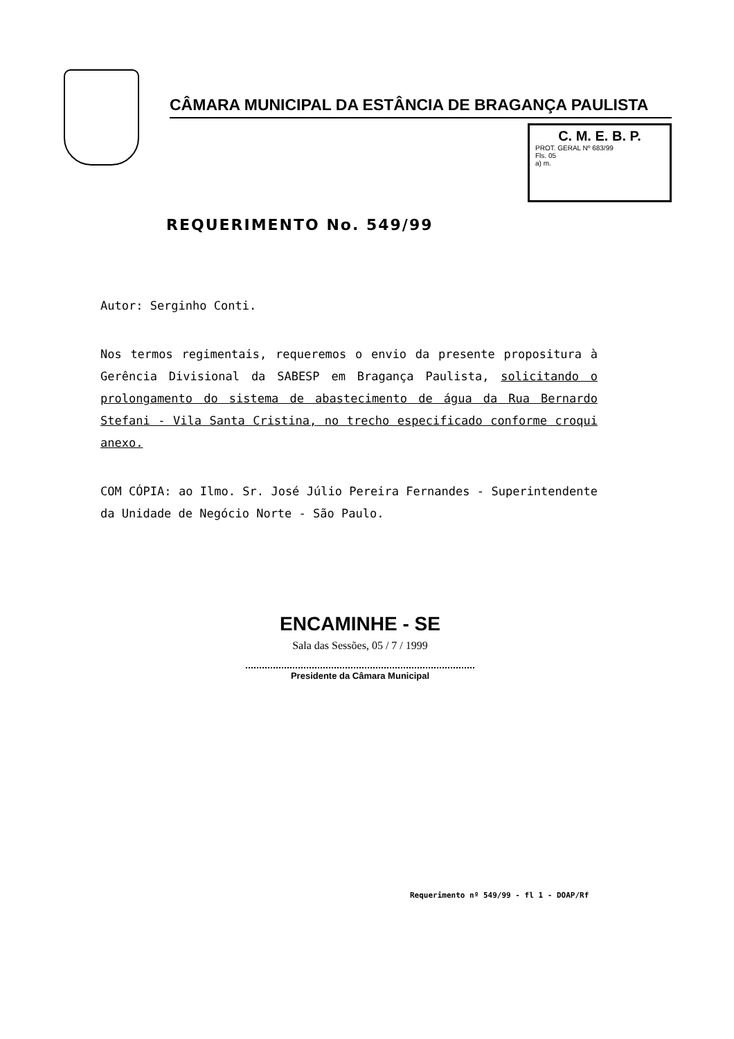CÂMARA MUNICIPAL DA ESTÂNCIA DE BRAGANÇA PAULISTA
C. M. E. B. P.
PROT. GERAL Nº 683/99
Fls. 05
a) m.
REQUERIMENTO No. 549/99
Autor: Serginho Conti.
Nos termos regimentais, requeremos o envio da presente propositura à Gerência Divisional da SABESP em Bragança Paulista, solicitando o prolongamento do sistema de abastecimento de água da Rua Bernardo Stefani - Vila Santa Cristina, no trecho especificado conforme croqui anexo.
COM CÓPIA: ao Ilmo. Sr. José Júlio Pereira Fernandes - Superintendente da Unidade de Negócio Norte - São Paulo.
ENCAMINHE - SE
Sala das Sessões, 05 / 7 / 1999
Presidente da Câmara Municipal
Requerimento nº 549/99 - fl 1 - DOAP/Rf